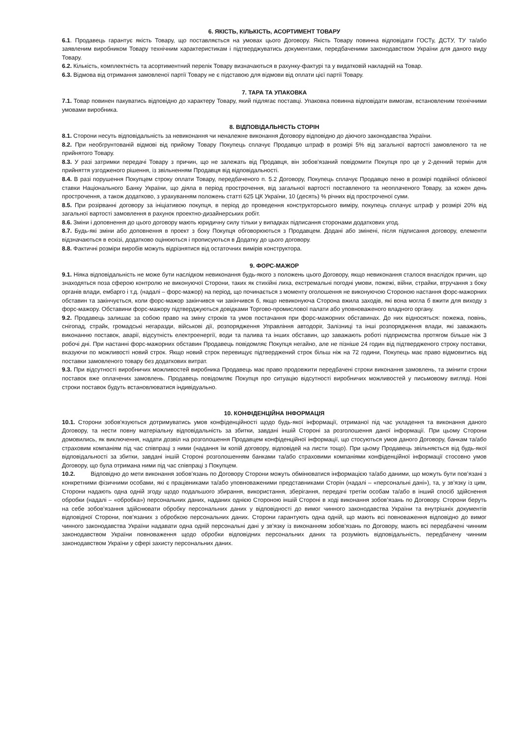6. ЯКІСТЬ, КІЛЬКІСТЬ, АСОРТИМЕНТ ТОВАРУ
6.1. Продавець гарантує якість Товару, що поставляється на умовах цього Договору. Якість Товару повинна відповідати ГОСТу, ДСТУ, ТУ та/або заявленим виробником Товару технічним характеристикам і підтверджуватись документами, передбаченими законодавством України для даного виду Товару.
6.2. Кількість, комплектність та асортиментний перелік Товару визначаються в рахунку-фактурі та у видатковій накладній на Товар.
6.3. Відмова від отримання замовленої партії Товару не є підставою для відмови від оплати цієї партії Товару.
7. ТАРА ТА УПАКОВКА
7.1. Товар повинен пакуватись відповідно до характеру Товару, який підлягає поставці. Упаковка повинна відповідати вимогам, встановленим технічними умовами виробника.
8. ВІДПОВІДАЛЬНІСТЬ СТОРІН
8.1. Сторони несуть відповідальність за невиконання чи неналежне виконання Договору відповідно до діючого законодавства України.
8.2. При необгрунтованій відмові від прийому Товару Покупець сплачує Продавцю штраф в розмірі 5% від загальної вартості замовленого та не прийнятого Товару.
8.3. У разі затримки передачі Товару з причин, що не залежать від Продавця, він зобов'язаний повідомити Покупця про це у 2-денний термін для прийняття узгодженого рішення, із звільненням Продавця від відповідальності.
8.4. В разі порушення Покупцем строку оплати Товару, передбаченого п. 5.2 Договору, Покупець сплачує Продавцю пеню в розмірі подвійної облікової ставки Національного Банку України, що діяла в період прострочення, від загальної вартості поставленого та неоплаченого Товару, за кожен день прострочення, а також додатково, з урахуванням положень статті 625 ЦК України, 10 (десять) % річних від простроченої суми.
8.5. При розірванні договору за ініціативою покупця, в період до проведення конструкторського виміру, покупець сплачує штраф у розмірі 20% від загальної вартості замовлення в рахунок проектно-дизайнерських робіт.
8.6. Зміни і доповнення до цього договору мають юридичну силу тільки у випадках підписання сторонами додаткових угод.
8.7. Будь-які зміни або доповнення в проект з боку Покупця обговорюються з Продавцем. Додані або змінені, після підписання договору, елементи відзначаються в ескізі, додатково оцінюються і прописуються в Додатку до цього договору.
8.8. Фактичні розміри виробів можуть відрізнятися від остаточних вимірів конструктора.
9. ФОРС-МАЖОР
9.1. Ніяка відповідальність не може бути наслідком невиконання будь-якого з положень цього Договору, якщо невиконання сталося внаслідок причин, що знаходяться поза сферою контролю не виконуючої Сторони, таких як стихійні лиха, екстремальні погодні умови, пожежі, війни, страйки, втручання з боку органів влади, ембарго і т.д. (надалі – форс-мажор) на період, що починається з моменту оголошення не виконуючою Стороною настання форс-мажорних обставин та закінчується, коли форс-мажор закінчився чи закінчився б, якщо невиконуюча Сторона вжила заходів, які вона могла б вжити для виходу з форс-мажору. Обставини форс-мажору підтверджуються довідками Торгово-промислової палати або уповноваженого владного органу.
9.2. Продавець залишає за собою право на зміну строків та умов постачання при форс-мажорних обставинах. До них відносяться: пожежа, повінь, снігопад, страйк, громадські негаразди, військові дії, розпорядження Управління автодоріг, Залізниці та інші розпорядження влади, які заважають виконанню поставок, аварії, відсутність електроенергії, води та палива та інших обставин, що заважають роботі підприємства протягом більше ніж 3 робочі дні. При настанні форс-мажорних обставин Продавець повідомляє Покупця негайно, але не пізніше 24 годин від підтвердженого строку поставки, вказуючи по можливості новий строк. Якщо новий строк перевищує підтверджений строк більш ніж на 72 години, Покупець має право відмовитись від поставки замовленого товару без додаткових витрат.
9.3. При відсутності виробничих можливостей виробника Продавець має право продовжити передбачені строки виконання замовлень, та змінити строки поставок вже оплачених замовлень. Продавець повідомляє Покупця про ситуацію відсутності виробничих можливостей у письмовому вигляді. Нові строки поставок будуть встановлюватися індивідуально.
10. КОНФІДЕНЦІЙНА ІНФОРМАЦІЯ
10.1. Сторони зобов'язуються дотримуватись умов конфіденційності щодо будь-якої інформації, отриманої під час укладення та виконання даного Договору, та нести повну матеріальну відповідальність за збитки, завдані іншій Стороні за розголошення даної інформації. При цьому Сторони домовились, як виключення, надати дозвіл на розголошення Продавцем конфіденційної інформації, що стосуються умов даного Договору, банкам та/або страховим компаніям під час співпраці з ними (надання їм копій договору, відповідей на листи тощо). При цьому Продавець звільняється від будь-якої відповідальності за збитки, завдані іншій Стороні розголошенням банками та/або страховими компаніями конфіденційної інформації стосовно умов Договору, що була отримана ними під час співпраці з Покупцем.
10.2. Відповідно до мети виконання зобов’язань по Договору Сторони можуть обмінюватися інформацією та/або даними, що можуть бути пов’язані з конкретними фізичними особами, які є працівниками та/або уповноваженими представниками Сторін (надалі – «персональні дані»), та, у зв’язку із цим, Сторони надають одна одній згоду щодо подальшого збирання, використання, зберігання, передачі третім особам та/або в інший спосіб здійснення обробки (надалі – «обробка») персональних даних, наданих однією Стороною іншій Стороні в ході виконання зобов’язань по Договору. Сторони беруть на себе зобов’язання здійснювати обробку персональних даних у відповідності до вимог чинного законодавства України та внутрішніх документів відповідної Сторони, пов’язаних з обробкою персональних даних. Сторони гарантують одна одній, що мають всі повноваження відповідно до вимог чинного законодавства України надавати одна одній персональні дані у зв’язку із виконанням зобов’язань по Договору, мають всі передбачені чинним законодавством України повноваження щодо обробки відповідних персональних даних та розуміють відповідальність, передбачену чинним законодавством України у сфері захисту персональних даних.